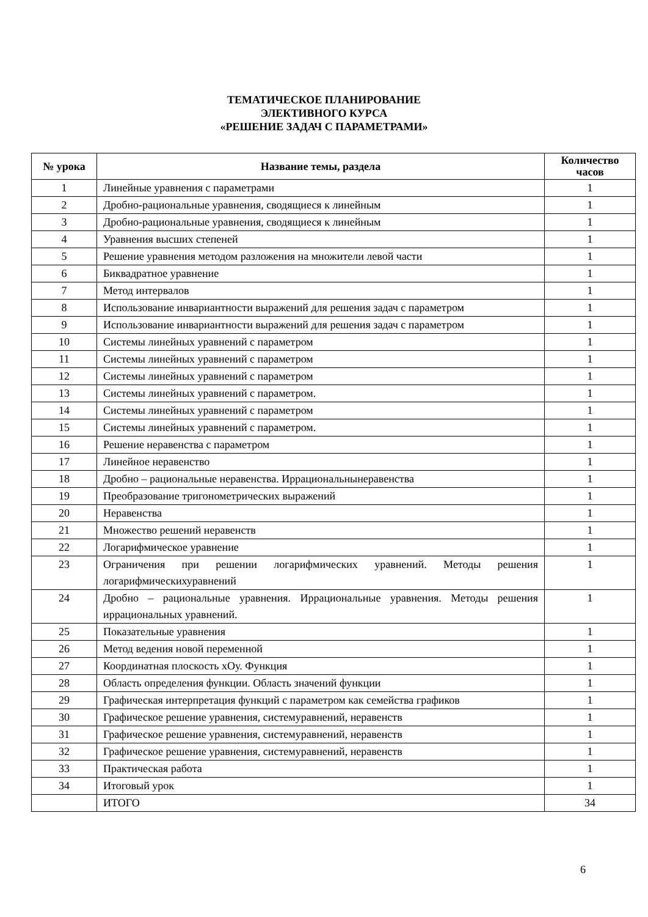ТЕМАТИЧЕСКОЕ ПЛАНИРОВАНИЕ
ЭЛЕКТИВНОГО КУРСА
«РЕШЕНИЕ ЗАДАЧ С ПАРАМЕТРАМИ»
| № урока | Название темы, раздела | Количество часов |
| --- | --- | --- |
| 1 | Линейные уравнения с параметрами | 1 |
| 2 | Дробно-рациональные уравнения, сводящиеся к линейным | 1 |
| 3 | Дробно-рациональные уравнения, сводящиеся к линейным | 1 |
| 4 | Уравнения высших степеней | 1 |
| 5 | Решение уравнения методом разложения на множители левой части | 1 |
| 6 | Биквадратное уравнение | 1 |
| 7 | Метод интервалов | 1 |
| 8 | Использование инвариантности выражений для решения задач с параметром | 1 |
| 9 | Использование инвариантности выражений для решения задач с параметром | 1 |
| 10 | Системы линейных уравнений с параметром | 1 |
| 11 | Системы линейных уравнений с параметром | 1 |
| 12 | Системы линейных уравнений с параметром | 1 |
| 13 | Системы линейных уравнений с параметром. | 1 |
| 14 | Системы линейных уравнений с параметром | 1 |
| 15 | Системы линейных уравнений с параметром. | 1 |
| 16 | Решение неравенства с параметром | 1 |
| 17 | Линейное неравенство | 1 |
| 18 | Дробно – рациональные неравенства. Иррациональнынеравенства | 1 |
| 19 | Преобразование тригонометрических выражений | 1 |
| 20 | Неравенства | 1 |
| 21 | Множество решений неравенств | 1 |
| 22 | Логарифмическое уравнение | 1 |
| 23 | Ограничения при решении логарифмических уравнений. Методы решения логарифмическихуравнений | 1 |
| 24 | Дробно – рациональные уравнения. Иррациональные уравнения. Методы решения иррациональных уравнений. | 1 |
| 25 | Показательные уравнения | 1 |
| 26 | Метод ведения новой переменной | 1 |
| 27 | Координатная плоскость хОу. Функция | 1 |
| 28 | Область определения функции. Область значений функции | 1 |
| 29 | Графическая интерпретация функций с параметром как семейства графиков | 1 |
| 30 | Графическое решение уравнения, системуравнений, неравенств | 1 |
| 31 | Графическое решение уравнения, системуравнений, неравенств | 1 |
| 32 | Графическое решение уравнения, системуравнений, неравенств | 1 |
| 33 | Практическая работа | 1 |
| 34 | Итоговый урок | 1 |
| | ИТОГО | 34 |
6